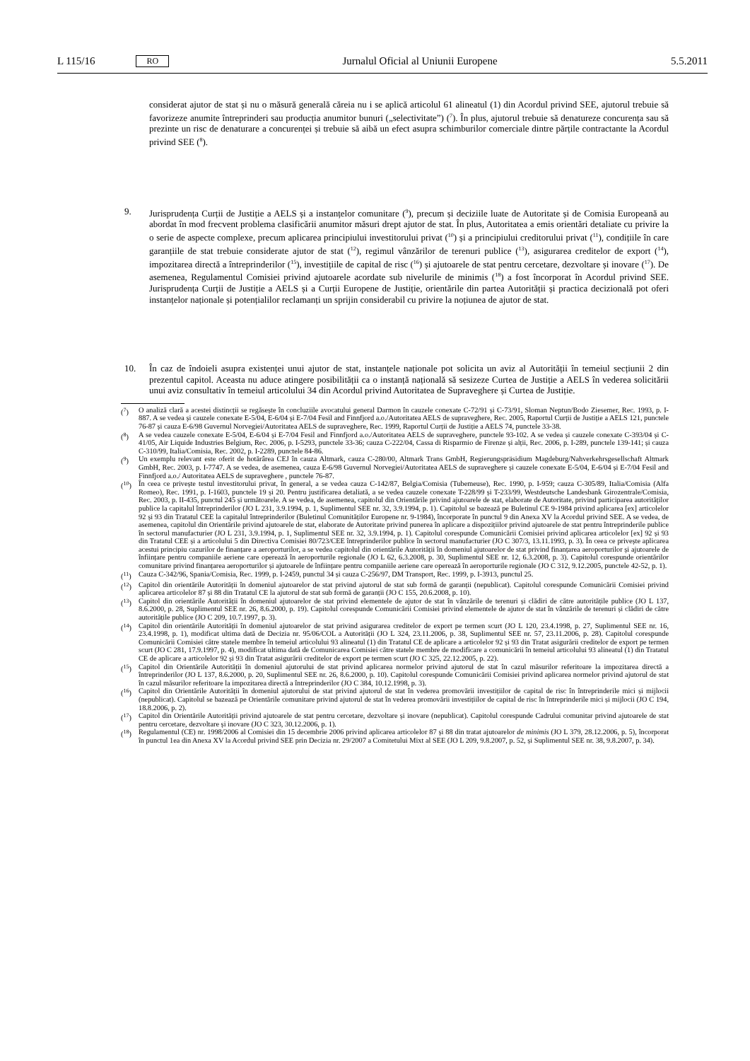L 115/16 RO Jurnalul Oficial al Uniunii Europene 5.5.2011
considerat ajutor de stat și nu o măsură generală căreia nu i se aplică articolul 61 alineatul (1) din Acordul privind SEE, ajutorul trebuie să favorizeze anumite întreprinderi sau producția anumitor bunuri („selectivitate”) (<sup>7</sup>). În plus, ajutorul trebuie să denatureze concurența sau să prezinte un risc de denaturare a concurenței și trebuie să aibă un efect asupra schimburilor comerciale dintre părțile contractante la Acordul privind SEE (<sup>8</sup>).
9. Jurisprudența Curții de Justiție a AELS și a instanțelor comunitare (<sup>9</sup>), precum și deciziile luate de Autoritate și de Comisia Europeană au abordat în mod frecvent problema clasificării anumitor măsuri drept ajutor de stat. În plus, Autoritatea a emis orientări detaliate cu privire la o serie de aspecte complexe, precum aplicarea principiului investitorului privat (<sup>10</sup>) și a principiului creditorului privat (<sup>11</sup>), condițiile în care garanțiile de stat trebuie considerate ajutor de stat (<sup>12</sup>), regimul vânzărilor de terenuri publice (<sup>13</sup>), asigurarea creditelor de export (<sup>14</sup>), impozitarea directă a întreprinderilor (<sup>15</sup>), investițiile de capital de risc (<sup>16</sup>) și ajutoarele de stat pentru cercetare, dezvoltare și inovare (<sup>17</sup>). De asemenea, Regulamentul Comisiei privind ajutoarele acordate sub nivelurile de minimis (<sup>18</sup>) a fost încorporat în Acordul privind SEE. Jurisprudența Curții de Justiție a AELS și a Curții Europene de Justiție, orientările din partea Autorității și practica decizională pot oferi instanțelor naționale și potențialilor reclamanți un sprijin considerabil cu privire la noțiunea de ajutor de stat.
10. În caz de îndoieli asupra existenței unui ajutor de stat, instanțele naționale pot solicita un aviz al Autorității în temeiul secțiunii 2 din prezentul capitol. Aceasta nu aduce atingere posibilității ca o instanță națională să sesizeze Curtea de Justiție a AELS în vederea solicitării unui aviz consultativ în temeiul articolului 34 din Acordul privind Autoritatea de Supraveghere și Curtea de Justiție.
(<sup>7</sup>) O analiză clară a acestei distincții se regăsește în concluziile avocatului general Darmon în cauzele conexate C-72/91 și C-73/91, Sloman Neptun/Bodo Ziesemer, Rec. 1993, p. I-887. A se vedea și cauzele conexate E-5/04, E-6/04 și E-7/04 Fesil and Finnfjord a.o./Autoritatea AELS de supraveghere, Rec. 2005, Raportul Curții de Justiție a AELS 121, punctele 76-87 și cauza E-6/98 Guvernul Norvegiei/Autoritatea AELS de supraveghere, Rec. 1999, Raportul Curții de Justiție a AELS 74, punctele 33-38.
(<sup>8</sup>) A se vedea cauzele conexate E-5/04, E-6/04 și E-7/04 Fesil and Finnfjord a.o./Autoritatea AELS de supraveghere, punctele 93-102. A se vedea și cauzele conexate C-393/04 și C-41/05, Air Liquide Industries Belgium, Rec. 2006, p. I-5293, punctele 33-36; cauza C-222/04, Cassa di Risparmio de Firenze și alții, Rec. 2006, p. I-289, punctele 139-141; și cauza C-310/99, Italia/Comisia, Rec. 2002, p. I-2289, punctele 84-86.
(<sup>9</sup>) Un exemplu relevant este oferit de hotărârea CEJ în cauza Altmark, cauza C-280/00, Altmark Trans GmbH, Regierungspräsidium Magdeburg/Nahverkehrsgesellschaft Altmark GmbH, Rec. 2003, p. I-7747. A se vedea, de asemenea, cauza E-6/98 Guvernul Norvegiei/Autoritatea AELS de supraveghere și cauzele conexate E-5/04, E-6/04 și E-7/04 Fesil and Finnfjord a.o./ Autoritatea AELS de supraveghere , punctele 76-87.
(<sup>10</sup>) În ceea ce privește testul investitorului privat, în general, a se vedea cauza C-142/87, Belgia/Comisia (Tubemeuse), Rec. 1990, p. I-959; cauza C-305/89, Italia/Comisia (Alfa Romeo), Rec. 1991, p. I-1603, punctele 19 și 20. Pentru justificarea detaliată, a se vedea cauzele conexate T-228/99 și T-233/99, Westdeutsche Landesbank Girozentrale/Comisia, Rec. 2003, p. II-435, punctul 245 și următoarele. A se vedea, de asemenea, capitolul din Orientările privind ajutoarele de stat, elaborate de Autoritate, privind participarea autorităților publice la capitalul întreprinderilor (JO L 231, 3.9.1994, p. 1, Suplimentul SEE nr. 32, 3.9.1994, p. 1). Capitolul se bazează pe Buletinul CE 9-1984 privind aplicarea [ex] articolelor 92 și 93 din Tratatul CEE la capitalul întreprinderilor (Buletinul Comunităților Europene nr. 9-1984), încorporate în punctul 9 din Anexa XV la Acordul privind SEE. A se vedea, de asemenea, capitolul din Orientările privind ajutoarele de stat, elaborate de Autoritate privind punerea în aplicare a dispozițiilor privind ajutoarele de stat pentru întreprinderile publice în sectorul manufacturier (JO L 231, 3.9.1994, p. 1, Suplimentul SEE nr. 32, 3.9.1994, p. 1). Capitolul corespunde Comunicării Comisiei privind aplicarea articolelor [ex] 92 și 93 din Tratatul CEE și a articolului 5 din Directiva Comisiei 80/723/CEE întreprinderilor publice în sectorul manufacturier (JO C 307/3, 13.11.1993, p. 3). În ceea ce privește aplicarea acestui principiu cazurilor de finanțare a aeroporturilor, a se vedea capitolul din orientările Autorității în domeniul ajutoarelor de stat privind finanțarea aeroporturilor și ajutoarele de înființare pentru companiile aeriene care operează în aeroporturile regionale (JO L 62, 6.3.2008, p. 30, Suplimentul SEE nr. 12, 6.3.2008, p. 3). Capitolul corespunde orientărilor comunitare privind finanțarea aeroporturilor și ajutoarele de înființare pentru companiile aeriene care operează în aeroporturile regionale (JO C 312, 9.12.2005, punctele 42-52, p. 1).
(<sup>11</sup>) Cauza C-342/96, Spania/Comisia, Rec. 1999, p. I-2459, punctul 34 și cauza C-256/97, DM Transport, Rec. 1999, p. I-3913, punctul 25.
(<sup>12</sup>) Capitol din orientările Autorității în domeniul ajutoarelor de stat privind ajutorul de stat sub formă de garanții (nepublicat). Capitolul corespunde Comunicării Comisiei privind aplicarea articolelor 87 și 88 din Tratatul CE la ajutorul de stat sub formă de garanții (JO C 155, 20.6.2008, p. 10).
(<sup>13</sup>) Capitol din orientările Autorității în domeniul ajutoarelor de stat privind elementele de ajutor de stat în vânzările de terenuri și clădiri de către autoritățile publice (JO L 137, 8.6.2000, p. 28, Suplimentul SEE nr. 26, 8.6.2000, p. 19). Capitolul corespunde Comunicării Comisiei privind elementele de ajutor de stat în vânzările de terenuri și clădiri de către autoritățile publice (JO C 209, 10.7.1997, p. 3).
(<sup>14</sup>) Capitol din orientările Autorității în domeniul ajutoarelor de stat privind asigurarea creditelor de export pe termen scurt (JO L 120, 23.4.1998, p. 27, Suplimentul SEE nr. 16, 23.4.1998, p. 1), modificat ultima dată de Decizia nr. 95/06/COL a Autorității (JO L 324, 23.11.2006, p. 38, Suplimentul SEE nr. 57, 23.11.2006, p. 28). Capitolul corespunde Comunicării Comisiei către statele membre în temeiul articolului 93 alineatul (1) din Tratatul CE de aplicare a articolelor 92 și 93 din Tratat asigurării creditelor de export pe termen scurt (JO C 281, 17.9.1997, p. 4), modificat ultima dată de Comunicarea Comisiei către statele membre de modificare a comunicării în temeiul articolului 93 alineatul (1) din Tratatul CE de aplicare a articolelor 92 și 93 din Tratat asigurării creditelor de export pe termen scurt (JO C 325, 22.12.2005, p. 22).
(<sup>15</sup>) Capitol din Orientările Autorității în domeniul ajutorului de stat privind aplicarea normelor privind ajutorul de stat în cazul măsurilor referitoare la impozitarea directă a întreprinderilor (JO L 137, 8.6.2000, p. 20, Suplimentul SEE nr. 26, 8.6.2000, p. 10). Capitolul corespunde Comunicării Comisiei privind aplicarea normelor privind ajutorul de stat în cazul măsurilor referitoare la impozitarea directă a întreprinderilor (JO C 384, 10.12.1998, p. 3).
(<sup>16</sup>) Capitol din Orientările Autorității în domeniul ajutorului de stat privind ajutorul de stat în vederea promovării investițiilor de capital de risc în întreprinderile mici și mijlocii (nepublicat). Capitolul se bazează pe Orientările comunitare privind ajutorul de stat în vederea promovării investițiilor de capital de risc în întreprinderile mici și mijlocii (JO C 194, 18.8.2006, p. 2).
(<sup>17</sup>) Capitol din Orientările Autorității privind ajutoarele de stat pentru cercetare, dezvoltare și inovare (nepublicat). Capitolul corespunde Cadrului comunitar privind ajutoarele de stat pentru cercetare, dezvoltare și inovare (JO C 323, 30.12.2006, p. 1).
(<sup>18</sup>) Regulamentul (CE) nr. 1998/2006 al Comisiei din 15 decembrie 2006 privind aplicarea articolelor 87 și 88 din tratat ajutoarelor de minimis (JO L 379, 28.12.2006, p. 5), încorporat în punctul 1ea din Anexa XV la Acordul privind SEE prin Decizia nr. 29/2007 a Comitetului Mixt al SEE (JO L 209, 9.8.2007, p. 52, și Suplimentul SEE nr. 38, 9.8.2007, p. 34).